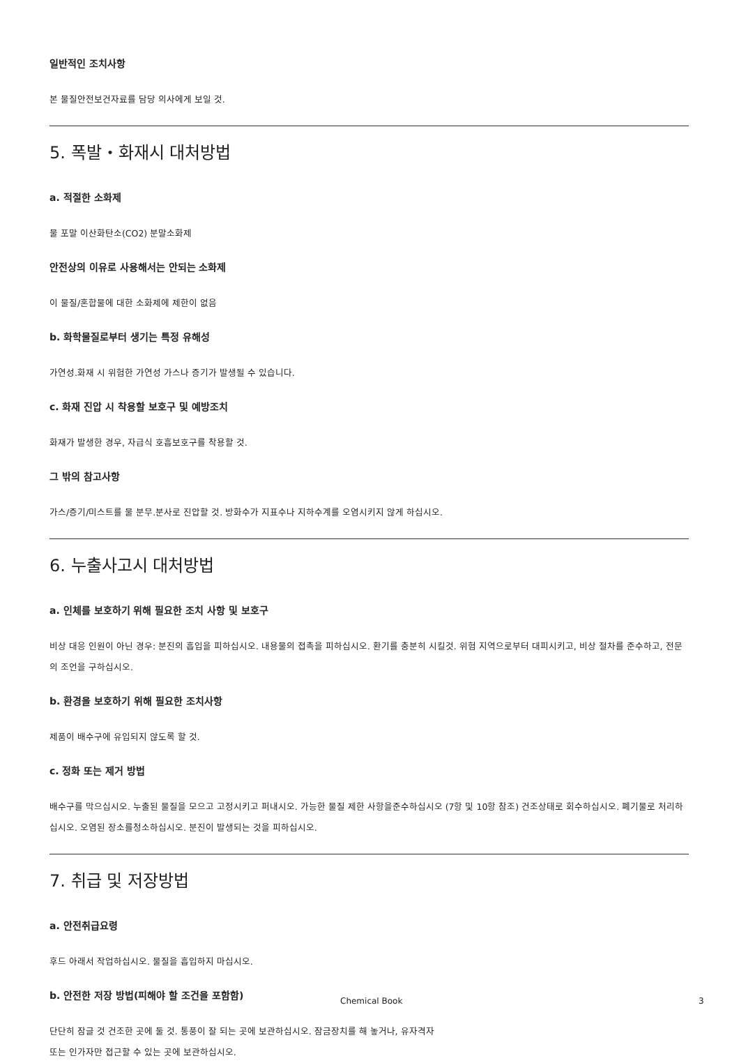일반적인 조치사항
본 물질안전보건자료를 담당 의사에게 보일 것.
5. 폭발・화재시 대처방법
a. 적절한 소화제
물 포말 이산화탄소(CO2) 분말소화제
안전상의 이유로 사용해서는 안되는 소화제
이 물질/혼합물에 대한 소화제에 제한이 없음
b. 화학물질로부터 생기는 특정 유해성
가연성.화재 시 위험한 가연성 가스나 증기가 발생될 수 있습니다.
c. 화재 진압 시 착용할 보호구 및 예방조치
화재가 발생한 경우, 자급식 호흡보호구를 착용할 것.
그 밖의 참고사항
가스/증기/미스트를 물 분무.분사로 진압할 것. 방화수가 지표수나 지하수계를 오염시키지 않게 하십시오.
6. 누출사고시 대처방법
a. 인체를 보호하기 위해 필요한 조치 사항 및 보호구
비상 대응 인원이 아닌 경우: 분진의 흡입을 피하십시오. 내용물의 접촉을 피하십시오. 환기를 충분히 시킬것. 위험 지역으로부터 대피시키고, 비상 절차를 준수하고, 전문의 조언을 구하십시오.
b. 환경을 보호하기 위해 필요한 조치사항
제품이 배수구에 유입되지 않도록 할 것.
c. 정화 또는 제거 방법
배수구를 막으십시오. 누출된 물질을 모으고 고정시키고 퍼내시오. 가능한 물질 제한 사항을준수하십시오 (7항 및 10항 참조) 건조상태로 회수하십시오. 폐기물로 처리하십시오. 오염된 장소를청소하십시오. 분진이 발생되는 것을 피하십시오.
7. 취급 및 저장방법
a. 안전취급요령
후드 아래서 작업하십시오. 물질을 흡입하지 마십시오.
b. 안전한 저장 방법(피해야 할 조건을 포함함)
단단히 잠글 것 건조한 곳에 둘 것. 통풍이 잘 되는 곳에 보관하십시오. 잠금장치를 해 놓거나, 유자격자
또는 인가자만 접근할 수 있는 곳에 보관하십시오.
Chemical Book 3